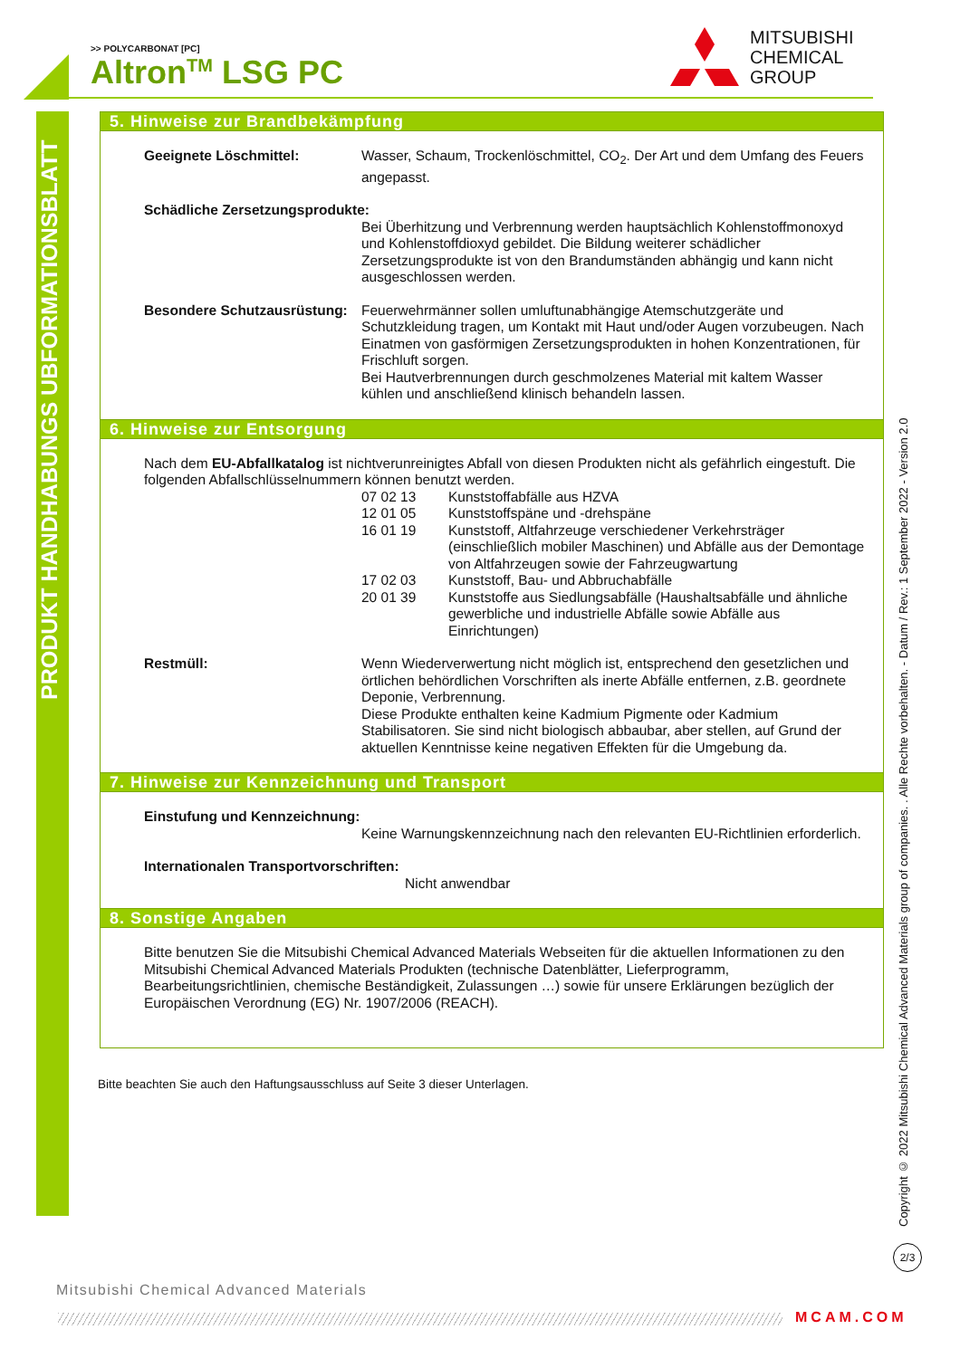>> POLYCARBONAT [PC]
Altron<sup>TM</sup> LSG PC
MITSUBISHI
CHEMICAL
GROUP
PRODUKT HANDHABUNGS UBFORMATIONSBLATT
Copyright © 2022 Mitsubishi Chemical Advanced Materials group of companies. . Alle Rechte vorbehalten. - Datum / Rev.: 1 September 2022 - Version 2.0
5. Hinweise zur Brandbekämpfung
Geeignete Löschmittel: Wasser, Schaum, Trockenlöschmittel, CO<sub>2</sub>. Der Art und dem Umfang des Feuers angepasst.
Schädliche Zersetzungsprodukte:
Bei Überhitzung und Verbrennung werden hauptsächlich Kohlenstoffmonoxyd und Kohlenstoffdioxyd gebildet. Die Bildung weiterer schädlicher Zersetzungsprodukte ist von den Brandumständen abhängig und kann nicht ausgeschlossen werden.
Besondere Schutzausrüstung:
Feuerwehrmänner sollen umluftunabhängige Atemschutzgeräte und Schutzkleidung tragen, um Kontakt mit Haut und/oder Augen vorzubeugen. Nach Einatmen von gasförmigen Zersetzungsprodukten in hohen Konzentrationen, für Frischluft sorgen.
Bei Hautverbrennungen durch geschmolzenes Material mit kaltem Wasser kühlen und anschließend klinisch behandeln lassen.
6. Hinweise zur Entsorgung
Nach dem EU-Abfallkatalog ist nichtverunreinigtes Abfall von diesen Produkten nicht als gefährlich eingestuft. Die folgenden Abfallschlüsselnummern können benutzt werden.
07 02 13 Kunststoffabfälle aus HZVA
12 01 05 Kunststoffspäne und -drehspäne
16 01 19 Kunststoff, Altfahrzeuge verschiedener Verkehrsträger (einschließlich mobiler Maschinen) und Abfälle aus der Demontage von Altfahrzeugen sowie der Fahrzeugwartung
17 02 03 Kunststoff, Bau- und Abbruchabfälle
20 01 39 Kunststoffe aus Siedlungsabfälle (Haushaltsabfälle und ähnliche gewerbliche und industrielle Abfälle sowie Abfälle aus Einrichtungen)
Restmüll: Wenn Wiederverwertung nicht möglich ist, entsprechend den gesetzlichen und örtlichen behördlichen Vorschriften als inerte Abfälle entfernen, z.B. geordnete Deponie, Verbrennung.
Diese Produkte enthalten keine Kadmium Pigmente oder Kadmium Stabilisatoren. Sie sind nicht biologisch abbaubar, aber stellen, auf Grund der aktuellen Kenntnisse keine negativen Effekten für die Umgebung da.
7. Hinweise zur Kennzeichnung und Transport
Einstufung und Kennzeichnung:
Keine Warnungskennzeichnung nach den relevanten EU-Richtlinien erforderlich.
Internationalen Transportvorschriften:
Nicht anwendbar
8. Sonstige Angaben
Bitte benutzen Sie die Mitsubishi Chemical Advanced Materials Webseiten für die aktuellen Informationen zu den Mitsubishi Chemical Advanced Materials Produkten (technische Datenblätter, Lieferprogramm, Bearbeitungsrichtlinien, chemische Beständigkeit, Zulassungen …) sowie für unsere Erklärungen bezüglich der Europäischen Verordnung (EG) Nr. 1907/2006 (REACH).
Bitte beachten Sie auch den Haftungsausschluss auf Seite 3 dieser Unterlagen.
2/3
Mitsubishi Chemical Advanced Materials
MCAM.COM